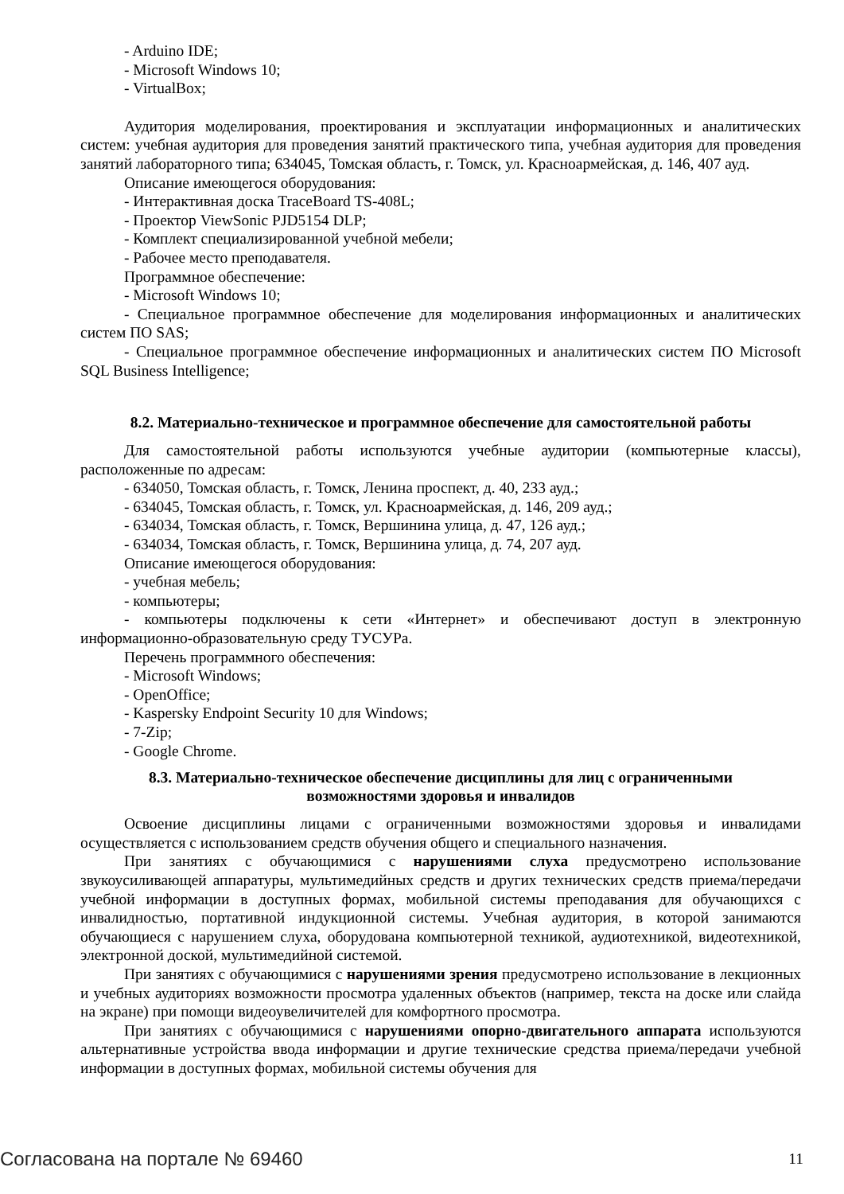- Arduino IDE;
- Microsoft Windows 10;
- VirtualBox;
Аудитория моделирования, проектирования и эксплуатации информационных и аналитических систем: учебная аудитория для проведения занятий практического типа, учебная аудитория для проведения занятий лабораторного типа; 634045, Томская область, г. Томск, ул. Красноармейская, д. 146, 407 ауд.
Описание имеющегося оборудования:
- Интерактивная доска TraceBoard TS-408L;
- Проектор ViewSonic PJD5154 DLP;
- Комплект специализированной учебной мебели;
- Рабочее место преподавателя.
Программное обеспечение:
- Microsoft Windows 10;
- Специальное программное обеспечение для моделирования информационных и аналитических систем ПО SAS;
- Специальное программное обеспечение информационных и аналитических систем ПО Microsoft SQL Business Intelligence;
8.2. Материально-техническое и программное обеспечение для самостоятельной работы
Для самостоятельной работы используются учебные аудитории (компьютерные классы), расположенные по адресам:
- 634050, Томская область, г. Томск, Ленина проспект, д. 40, 233 ауд.;
- 634045, Томская область, г. Томск, ул. Красноармейская, д. 146, 209 ауд.;
- 634034, Томская область, г. Томск, Вершинина улица, д. 47, 126 ауд.;
- 634034, Томская область, г. Томск, Вершинина улица, д. 74, 207 ауд.
Описание имеющегося оборудования:
- учебная мебель;
- компьютеры;
- компьютеры подключены к сети «Интернет» и обеспечивают доступ в электронную информационно-образовательную среду ТУСУРа.
Перечень программного обеспечения:
- Microsoft Windows;
- OpenOffice;
- Kaspersky Endpoint Security 10 для Windows;
- 7-Zip;
- Google Chrome.
8.3. Материально-техническое обеспечение дисциплины для лиц с ограниченными
возможностями здоровья и инвалидов
Освоение дисциплины лицами с ограниченными возможностями здоровья и инвалидами осуществляется с использованием средств обучения общего и специального назначения.
При занятиях с обучающимися с нарушениями слуха предусмотрено использование звукоусиливающей аппаратуры, мультимедийных средств и других технических средств приема/передачи учебной информации в доступных формах, мобильной системы преподавания для обучающихся с инвалидностью, портативной индукционной системы. Учебная аудитория, в которой занимаются обучающиеся с нарушением слуха, оборудована компьютерной техникой, аудиотехникой, видеотехникой, электронной доской, мультимедийной системой.
При занятиях с обучающимися с нарушениями зрения предусмотрено использование в лекционных и учебных аудиториях возможности просмотра удаленных объектов (например, текста на доске или слайда на экране) при помощи видеоувеличителей для комфортного просмотра.
При занятиях с обучающимися с нарушениями опорно-двигательного аппарата используются альтернативные устройства ввода информации и другие технические средства приема/передачи учебной информации в доступных формах, мобильной системы обучения для
Согласована на портале № 69460 11